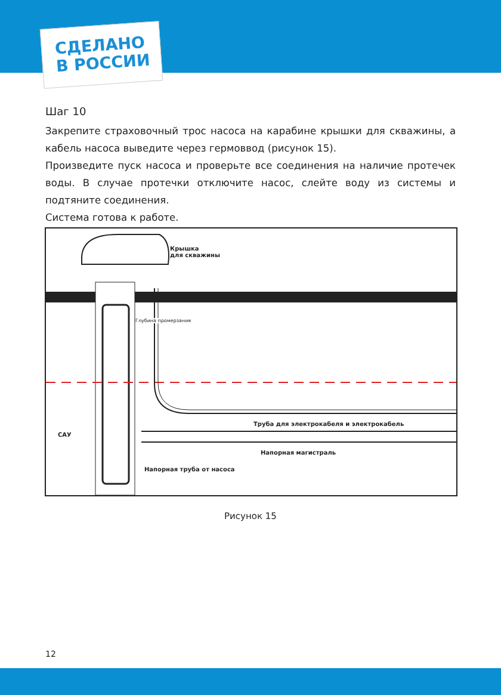СДЕЛАНО
В РОССИИ
Шаг 10
Закрепите страховочный трос насоса на карабине крышки для скважины, а кабель насоса выведите через гермоввод (рисунок 15).
Произведите пуск насоса и проверьте все соединения на наличие протечек воды. В случае протечки отключите насос, слейте воду из системы и подтяните соединения.
Система готова к работе.
Крышка
для скважины
САУ
Труба для электрокабеля и электрокабель
Напорная магистраль
Напорная труба от насоса
Глубина промерзания
Рисунок 15
12